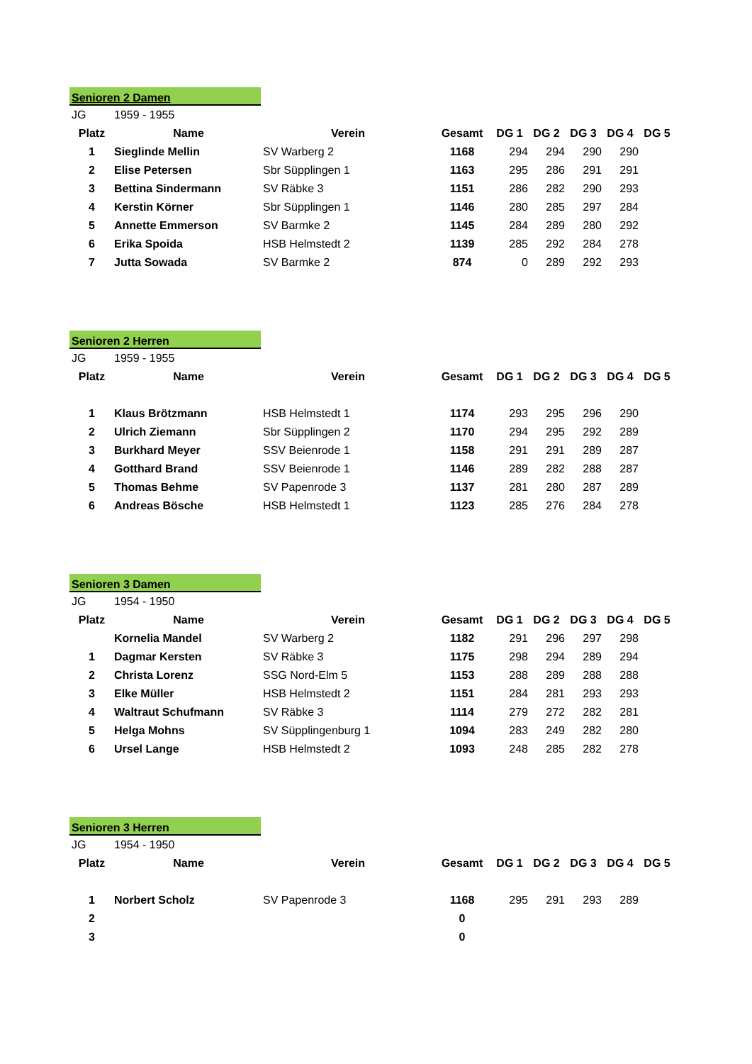Senioren 2 Damen
| JG | 1959 - 1955 | | | | | | | |
| Platz | Name | Verein | Gesamt | DG 1 | DG 2 | DG 3 | DG 4 | DG 5 |
| 1 | Sieglinde Mellin | SV Warberg 2 | 1168 | 294 | 294 | 290 | 290 | |
| 2 | Elise Petersen | Sbr Süpplingen 1 | 1163 | 295 | 286 | 291 | 291 | |
| 3 | Bettina Sindermann | SV Räbke 3 | 1151 | 286 | 282 | 290 | 293 | |
| 4 | Kerstin Körner | Sbr Süpplingen 1 | 1146 | 280 | 285 | 297 | 284 | |
| 5 | Annette Emmerson | SV Barmke 2 | 1145 | 284 | 289 | 280 | 292 | |
| 6 | Erika Spoida | HSB Helmstedt 2 | 1139 | 285 | 292 | 284 | 278 | |
| 7 | Jutta Sowada | SV Barmke 2 | 874 | 0 | 289 | 292 | 293 | |
Senioren 2 Herren
| JG | 1959 - 1955 | | | | | | | |
| Platz | Name | Verein | Gesamt | DG 1 | DG 2 | DG 3 | DG 4 | DG 5 |
| 1 | Klaus Brötzmann | HSB Helmstedt 1 | 1174 | 293 | 295 | 296 | 290 | |
| 2 | Ulrich Ziemann | Sbr Süpplingen 2 | 1170 | 294 | 295 | 292 | 289 | |
| 3 | Burkhard Meyer | SSV Beienrode 1 | 1158 | 291 | 291 | 289 | 287 | |
| 4 | Gotthard Brand | SSV Beienrode 1 | 1146 | 289 | 282 | 288 | 287 | |
| 5 | Thomas Behme | SV Papenrode 3 | 1137 | 281 | 280 | 287 | 289 | |
| 6 | Andreas Bösche | HSB Helmstedt 1 | 1123 | 285 | 276 | 284 | 278 | |
Senioren 3 Damen
| JG | 1954 - 1950 | | | | | | | |
| Platz | Name | Verein | Gesamt | DG 1 | DG 2 | DG 3 | DG 4 | DG 5 |
| | Kornelia Mandel | SV Warberg 2 | 1182 | 291 | 296 | 297 | 298 | |
| 1 | Dagmar Kersten | SV Räbke 3 | 1175 | 298 | 294 | 289 | 294 | |
| 2 | Christa Lorenz | SSG Nord-Elm 5 | 1153 | 288 | 289 | 288 | 288 | |
| 3 | Elke Müller | HSB Helmstedt 2 | 1151 | 284 | 281 | 293 | 293 | |
| 4 | Waltraut Schufmann | SV Räbke 3 | 1114 | 279 | 272 | 282 | 281 | |
| 5 | Helga Mohns | SV Süpplingenburg 1 | 1094 | 283 | 249 | 282 | 280 | |
| 6 | Ursel Lange | HSB Helmstedt 2 | 1093 | 248 | 285 | 282 | 278 | |
Senioren 3 Herren
| JG | 1954 - 1950 | | | | | | | |
| Platz | Name | Verein | Gesamt | DG 1 | DG 2 | DG 3 | DG 4 | DG 5 |
| 1 | Norbert Scholz | SV Papenrode 3 | 1168 | 295 | 291 | 293 | 289 | |
| 2 | | | 0 | | | | | |
| 3 | | | 0 | | | | | |